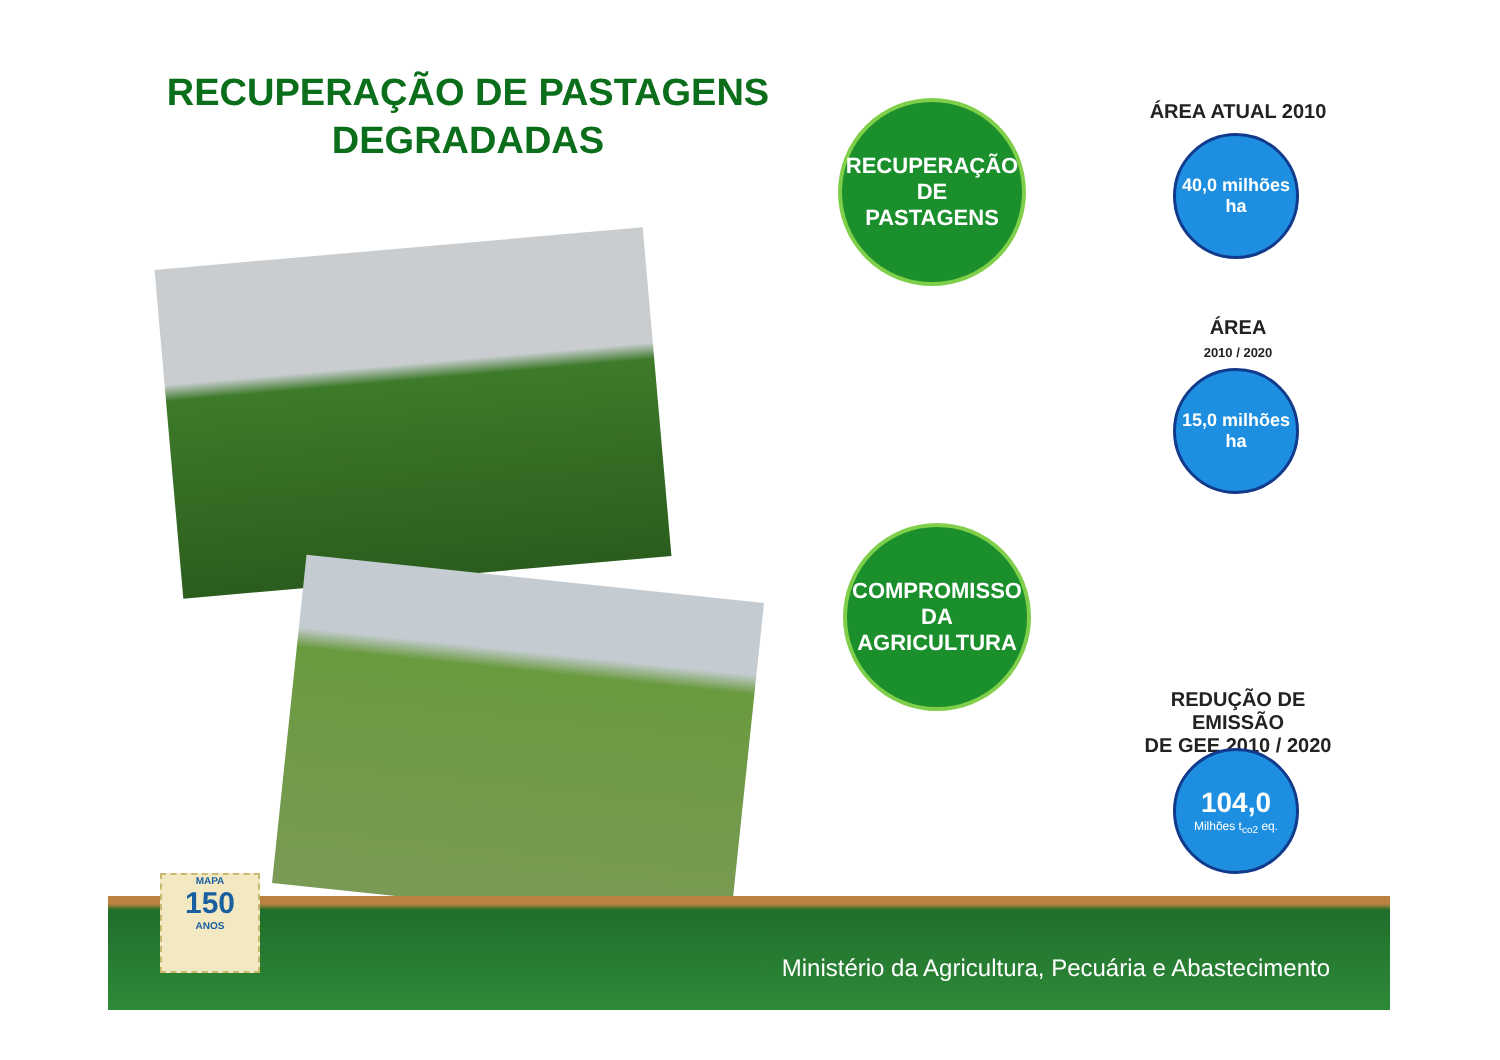RECUPERAÇÃO DE PASTAGENS DEGRADADAS
RECUPERAÇÃO
DE
PASTAGENS
ÁREA ATUAL 2010
40,0 milhões
ha
ÁREA
2010 / 2020
15,0 milhões
ha
COMPROMISSO
DA
AGRICULTURA
REDUÇÃO DE EMISSÃO
DE GEE 2010 / 2020
104,0
Milhões t<sub>co2</sub> eq.
Ministério da Agricultura, Pecuária e Abastecimento
MAPA
150
ANOS